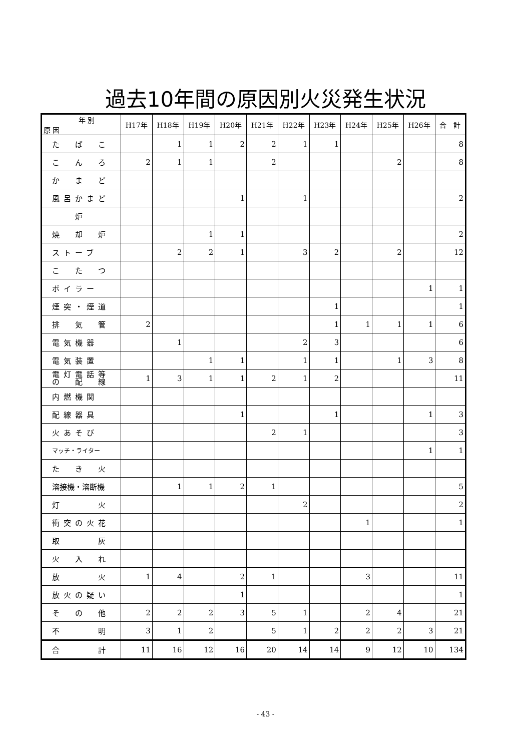過去10年間の原因別火災発生状況
| 年 別 原 因 | H17年 | H18年 | H19年 | H20年 | H21年 | H22年 | H23年 | H24年 | H25年 | H26年 | 合 計 |
| --- | --- | --- | --- | --- | --- | --- | --- | --- | --- | --- | --- |
| た ば こ | | 1 | 1 | 2 | 2 | 1 | 1 | | | | 8 |
| こ ん ろ | 2 | 1 | 1 | | 2 | | | | 2 | | 8 |
| か ま ど | | | | | | | | | | | |
| 風呂かまど | | | | 1 | | 1 | | | | | 2 |
| 炉 | | | | | | | | | | | |
| 焼 却 炉 | | | 1 | 1 | | | | | | | 2 |
| ストーブ | | 2 | 2 | 1 | | 3 | 2 | | 2 | | 12 |
| こ た つ | | | | | | | | | | | |
| ボイラー | | | | | | | | | | 1 | 1 |
| 煙突・煙道 | | | | | | | 1 | | | | 1 |
| 排 気 管 | 2 | | | | | | 1 | 1 | 1 | 1 | 6 |
| 電気機器 | | 1 | | | | 2 | 3 | | | | 6 |
| 電気装置 | | | 1 | 1 | | 1 | 1 | | 1 | 3 | 8 |
| 電灯電話等 の 配 線 | 1 | 3 | 1 | 1 | 2 | 1 | 2 | | | | 11 |
| 内燃機関 | | | | | | | | | | | |
| 配線器具 | | | | 1 | | | 1 | | | 1 | 3 |
| 火あそび | | | | | 2 | 1 | | | | | 3 |
| マッチ・ライター | | | | | | | | | | 1 | 1 |
| た き 火 | | | | | | | | | | | |
| 溶接機・溶断機 | | 1 | 1 | 2 | 1 | | | | | | 5 |
| 灯 火 | | | | | | 2 | | | | | 2 |
| 衝突の火花 | | | | | | | | 1 | | | 1 |
| 取 灰 | | | | | | | | | | | |
| 火 入 れ | | | | | | | | | | | |
| 放 火 | 1 | 4 | | 2 | 1 | | | 3 | | | 11 |
| 放火の疑い | | | | 1 | | | | | | | 1 |
| そ の 他 | 2 | 2 | 2 | 3 | 5 | 1 | | 2 | 4 | | 21 |
| 不 明 | 3 | 1 | 2 | | 5 | 1 | 2 | 2 | 2 | 3 | 21 |
| 合 計 | 11 | 16 | 12 | 16 | 20 | 14 | 14 | 9 | 12 | 10 | 134 |
- 43 -